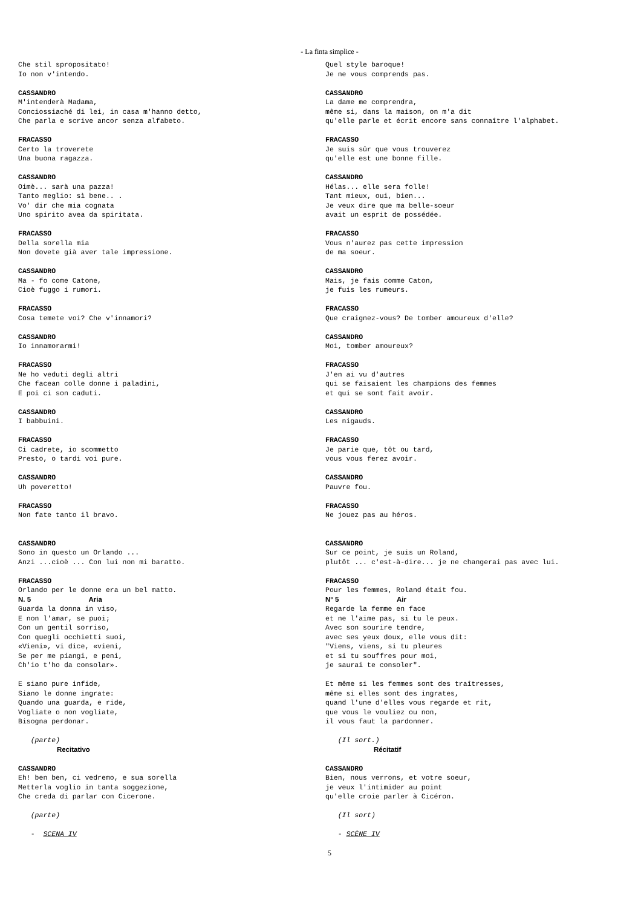- La finta simplice -
Che stil spropositato! Io non v'intendo. CASSANDRO M'intenderà Madama, Conciossiaché di lei, in casa m'hanno detto, Che parla e scrive ancor senza alfabeto. FRACASSO Certo la troverete Una buona ragazza. CASSANDRO Oimè... sarà una pazza! Tanto meglio: sì bene.. . Vo' dir che mia cognata Uno spirito avea da spiritata. FRACASSO Della sorella mia Non dovete già aver tale impressione. CASSANDRO Ma - fo come Catone, Cioè fuggo i rumori. FRACASSO Cosa temete voi? Che v'innamori? CASSANDRO Io innamorarmi! FRACASSO Ne ho veduti degli altri Che facean colle donne i paladini, E poi ci son caduti. CASSANDRO I babbuini. FRACASSO Ci cadrete, io scommetto Presto, o tardi voi pure. CASSANDRO Uh poveretto! FRACASSO Non fate tanto il bravo. CASSANDRO Sono in questo un Orlando ... Anzi ...cioè ... Con lui non mi baratto. FRACASSO Orlando per le donne era un bel matto. N. 5 Aria Guarda la donna in viso, E non l'amar, se puoi; Con un gentil sorriso, Con quegli occhietti suoi, «Vieni», vi dice, «vieni, Se per me piangi, e peni, Ch'io t'ho da consolar». E siano pure infide, Siano le donne ingrate: Quando una guarda, e ride, Vogliate o non vogliate, Bisogna perdonar. (parte) Recitativo CASSANDRO Eh! ben ben, ci vedremo, e sua sorella Metterla voglio in tanta soggezione, Che creda di parlar con Cicerone. (parte) - SCENA IV
Quel style baroque! Je ne vous comprends pas. CASSANDRO La dame me comprendra, même si, dans la maison, on m'a dit qu'elle parle et écrit encore sans connaître l'alphabet. FRACASSO Je suis sûr que vous trouverez qu'elle est une bonne fille. CASSANDRO Hélas... elle sera folle! Tant mieux, oui, bien... Je veux dire que ma belle-soeur avait un esprit de possédée. FRACASSO Vous n'aurez pas cette impression de ma soeur. CASSANDRO Mais, je fais comme Caton, je fuis les rumeurs. FRACASSO Que craignez-vous? De tomber amoureux d'elle? CASSANDRO Moi, tomber amoureux? FRACASSO J'en ai vu d'autres qui se faisaient les champions des femmes et qui se sont fait avoir. CASSANDRO Les nigauds. FRACASSO Je parie que, tôt ou tard, vous vous ferez avoir. CASSANDRO Pauvre fou. FRACASSO Ne jouez pas au héros. CASSANDRO Sur ce point, je suis un Roland, plutôt ... c'est-à-dire... je ne changerai pas avec lui. FRACASSO Pour les femmes, Roland était fou. N° 5 Air Regarde la femme en face et ne l'aime pas, si tu le peux. Avec son sourire tendre, avec ses yeux doux, elle vous dit: "Viens, viens, si tu pleures et si tu souffres pour moi, je saurai te consoler". Et même si les femmes sont des traîtresses, même si elles sont des ingrates, quand l'une d'elles vous regarde et rit, que vous le vouliez ou non, il vous faut la pardonner. (Il sort.) Récitatif CASSANDRO Bien, nous verrons, et votre soeur, je veux l'intimider au point qu'elle croie parler à Cicéron. (Il sort) - SCÈNE IV
5